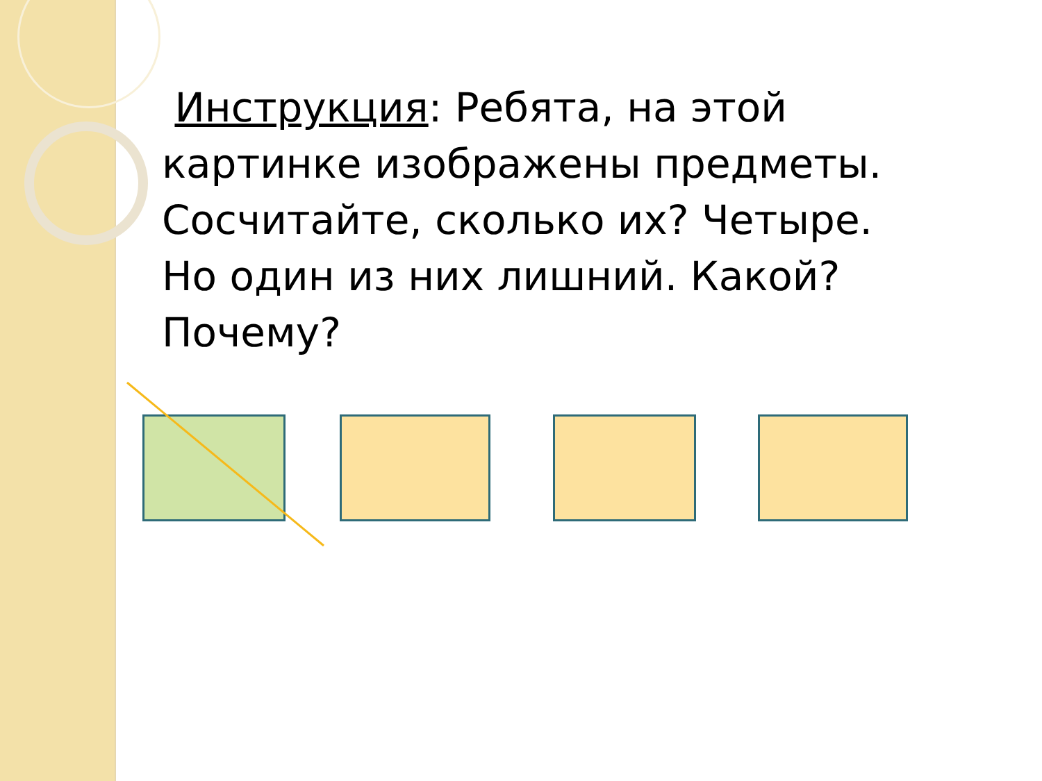Инструкция: Ребята, на этой картинке изображены предметы. Сосчитайте, сколько их? Четыре. Но один из них лишний. Какой? Почему?